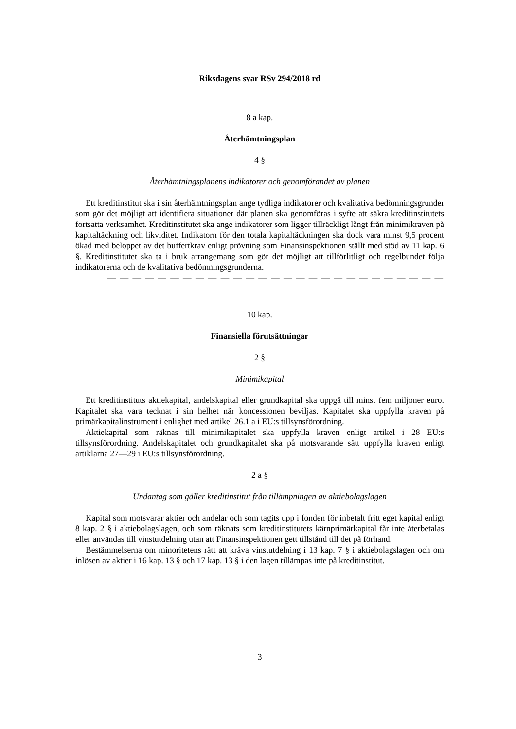Riksdagens svar RSv 294/2018 rd
8 a kap.
Återhämtningsplan
4 §
Återhämtningsplanens indikatorer och genomförandet av planen
Ett kreditinstitut ska i sin återhämtningsplan ange tydliga indikatorer och kvalitativa bedömningsgrunder som gör det möjligt att identifiera situationer där planen ska genomföras i syfte att säkra kreditinstitutets fortsatta verksamhet. Kreditinstitutet ska ange indikatorer som ligger tillräckligt långt från minimikraven på kapitaltäckning och likviditet. Indikatorn för den totala kapitaltäckningen ska dock vara minst 9,5 procent ökad med beloppet av det buffertkrav enligt prövning som Finansinspektionen ställt med stöd av 11 kap. 6 §. Kreditinstitutet ska ta i bruk arrangemang som gör det möjligt att tillförlitligt och regelbundet följa indikatorerna och de kvalitativa bedömningsgrunderna.
— — — — — — — — — — — — — — — — — — — — — — — — — — —
10 kap.
Finansiella förutsättningar
2 §
Minimikapital
Ett kreditinstituts aktiekapital, andelskapital eller grundkapital ska uppgå till minst fem miljoner euro. Kapitalet ska vara tecknat i sin helhet när koncessionen beviljas. Kapitalet ska uppfylla kraven på primärkapitalinstrument i enlighet med artikel 26.1 a i EU:s tillsynsförordning.
Aktiekapital som räknas till minimikapitalet ska uppfylla kraven enligt artikel i 28 EU:s tillsynsförordning. Andelskapitalet och grundkapitalet ska på motsvarande sätt uppfylla kraven enligt artiklarna 27—29 i EU:s tillsynsförordning.
2 a §
Undantag som gäller kreditinstitut från tillämpningen av aktiebolagslagen
Kapital som motsvarar aktier och andelar och som tagits upp i fonden för inbetalt fritt eget kapital enligt 8 kap. 2 § i aktiebolagslagen, och som räknats som kreditinstitutets kärnprimärkapital får inte återbetalas eller användas till vinstutdelning utan att Finansinspektionen gett tillstånd till det på förhand.
Bestämmelserna om minoritetens rätt att kräva vinstutdelning i 13 kap. 7 § i aktiebolagslagen och om inlösen av aktier i 16 kap. 13 § och 17 kap. 13 § i den lagen tillämpas inte på kreditinstitut.
3